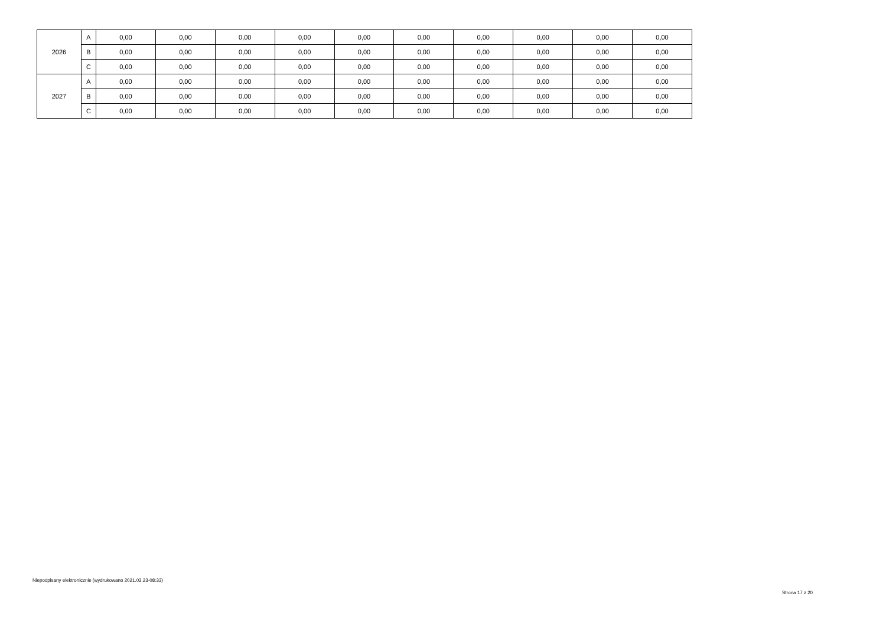| 2026 | A | 0,00 | 0,00 | 0,00 | 0,00 | 0,00 | 0,00 | 0,00 | 0,00 | 0,00 | 0,00 |
| | B | 0,00 | 0,00 | 0,00 | 0,00 | 0,00 | 0,00 | 0,00 | 0,00 | 0,00 | 0,00 |
| | C | 0,00 | 0,00 | 0,00 | 0,00 | 0,00 | 0,00 | 0,00 | 0,00 | 0,00 | 0,00 |
| 2027 | A | 0,00 | 0,00 | 0,00 | 0,00 | 0,00 | 0,00 | 0,00 | 0,00 | 0,00 | 0,00 |
| | B | 0,00 | 0,00 | 0,00 | 0,00 | 0,00 | 0,00 | 0,00 | 0,00 | 0,00 | 0,00 |
| | C | 0,00 | 0,00 | 0,00 | 0,00 | 0,00 | 0,00 | 0,00 | 0,00 | 0,00 | 0,00 |
Niepodpisany elektronicznie (wydrukowano 2021.03.23-08:33)
Strona 17 z 20